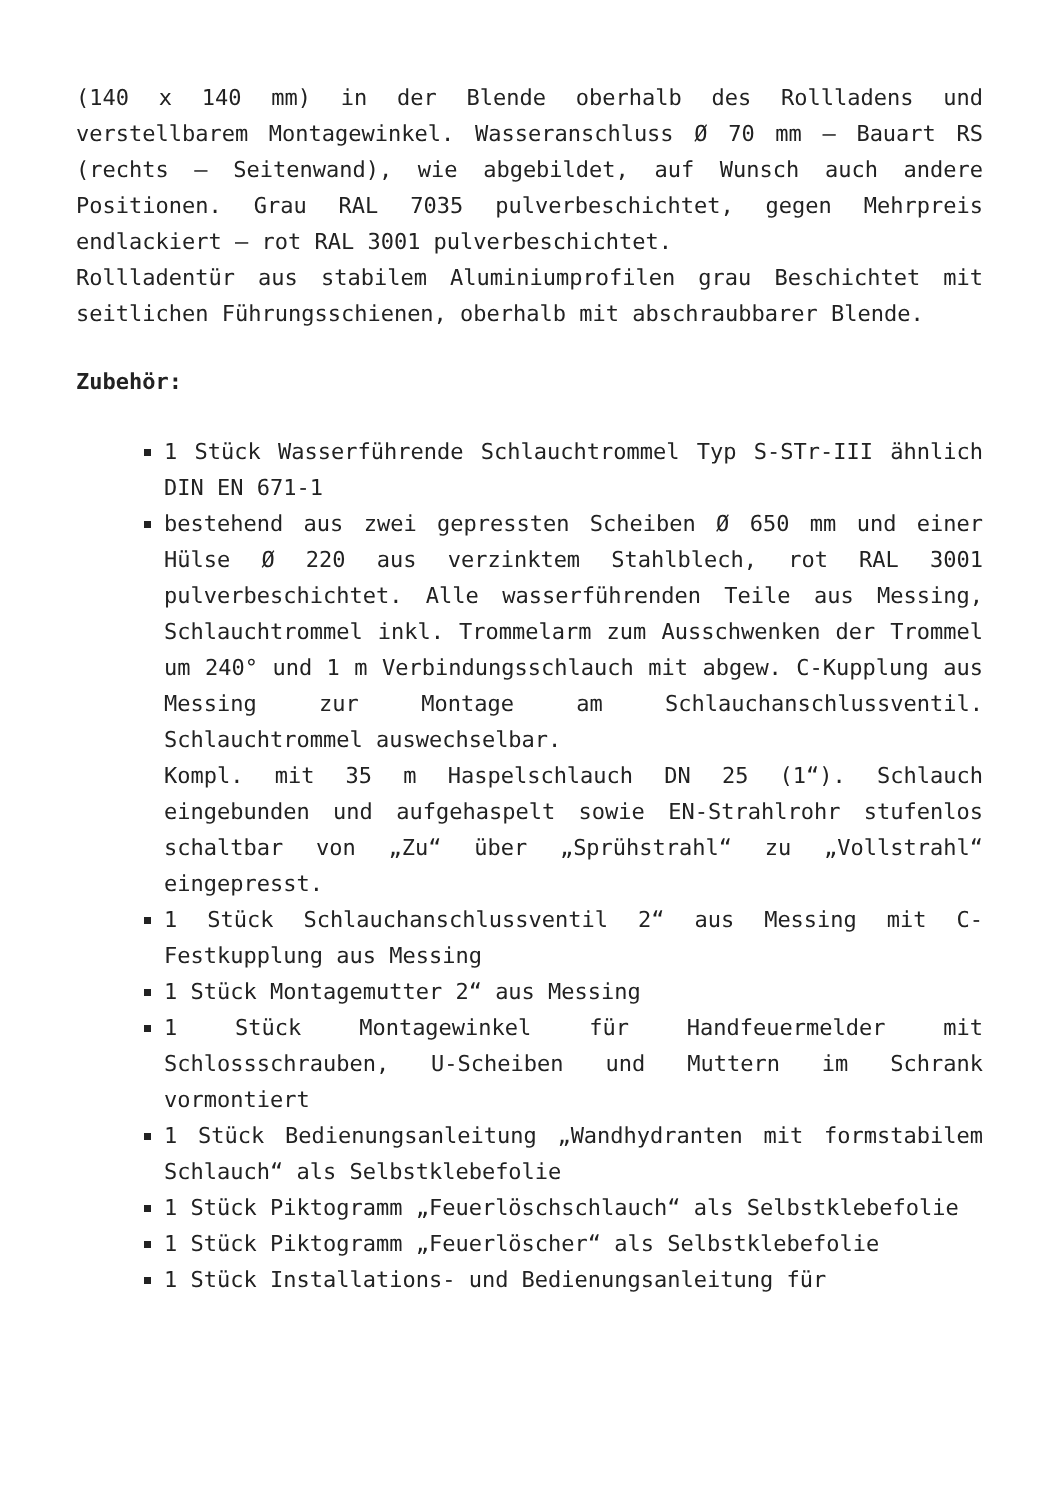(140 x 140 mm) in der Blende oberhalb des Rollladens und verstellbarem Montagewinkel. Wasseranschluss Ø 70 mm – Bauart RS (rechts – Seitenwand), wie abgebildet, auf Wunsch auch andere Positionen. Grau RAL 7035 pulverbeschichtet, gegen Mehrpreis endlackiert – rot RAL 3001 pulverbeschichtet.
Rollladentür aus stabilem Aluminiumprofilen grau Beschichtet mit seitlichen Führungsschienen, oberhalb mit abschraubbarer Blende.
Zubehör:
1 Stück Wasserführende Schlauchtrommel Typ S-STr-III ähnlich DIN EN 671-1
bestehend aus zwei gepressten Scheiben Ø 650 mm und einer Hülse Ø 220 aus verzinktem Stahlblech, rot RAL 3001 pulverbeschichtet. Alle wasserführenden Teile aus Messing, Schlauchtrommel inkl. Trommelarm zum Ausschwenken der Trommel um 240° und 1 m Verbindungsschlauch mit abgew. C-Kupplung aus Messing zur Montage am Schlauchanschlussventil. Schlauchtrommel auswechselbar.
Kompl. mit 35 m Haspelschlauch DN 25 (1“). Schlauch eingebunden und aufgehaspelt sowie EN-Strahlrohr stufenlos schaltbar von „Zu“ über „Sprühstrahl“ zu „Vollstrahl“ eingepresst.
1 Stück Schlauchanschlussventil 2“ aus Messing mit C-Festkupplung aus Messing
1 Stück Montagemutter 2“ aus Messing
1 Stück Montagewinkel für Handfeuermelder mit Schlossschrauben, U-Scheiben und Muttern im Schrank vormontiert
1 Stück Bedienungsanleitung „Wandhydranten mit formstabilem Schlauch“ als Selbstklebefolie
1 Stück Piktogramm „Feuerlöschschlauch“ als Selbstklebefolie
1 Stück Piktogramm „Feuerlöscher“ als Selbstklebefolie
1 Stück Installations- und Bedienungsanleitung für